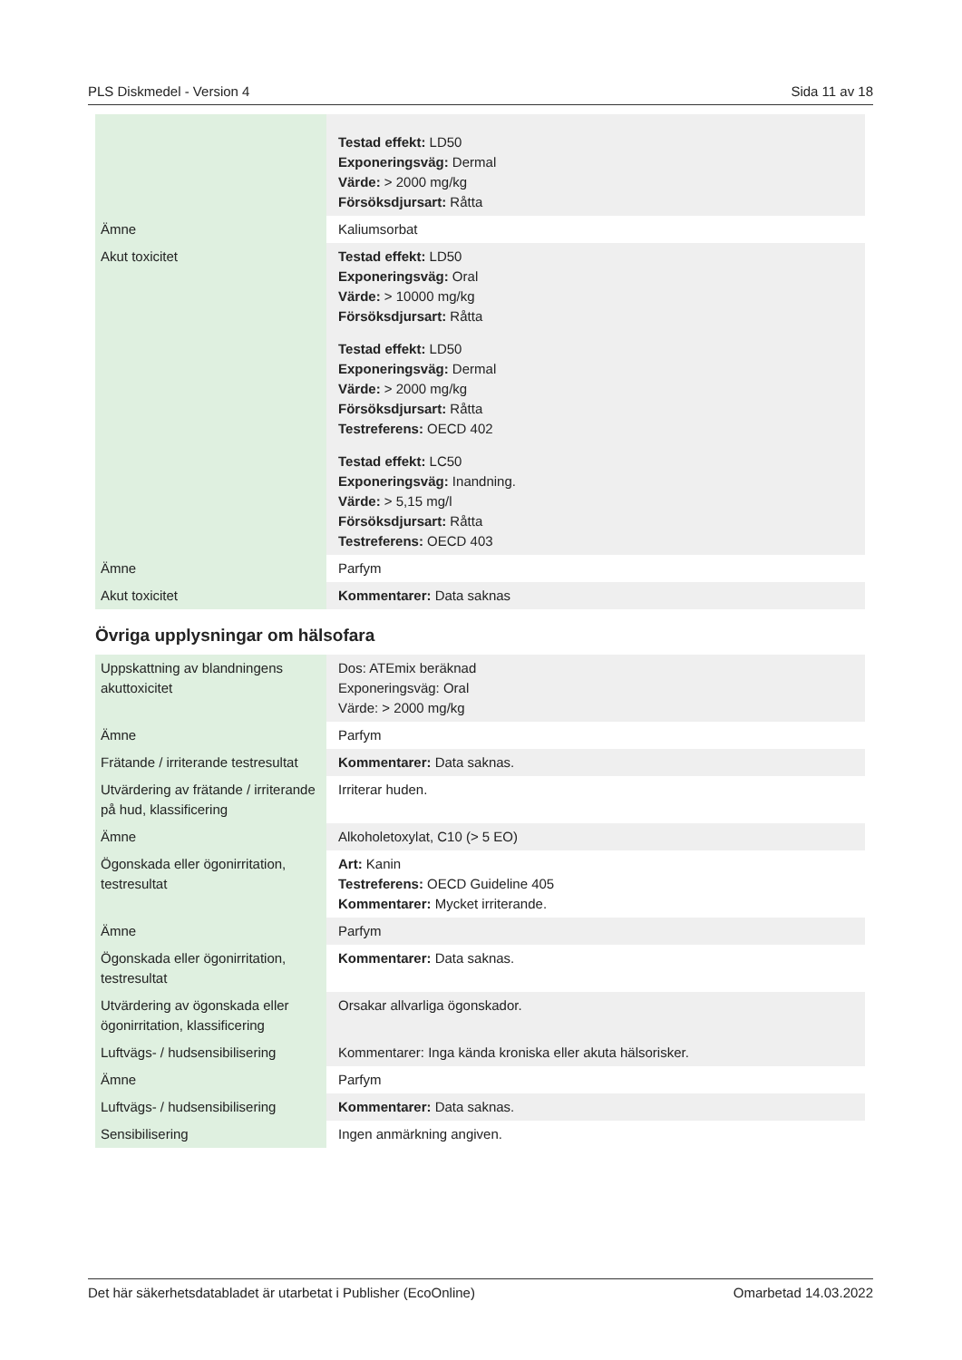PLS Diskmedel - Version 4 Sida 11 av 18
| | Testad effekt: LD50 Exponeringsväg: Dermal Värde: > 2000 mg/kg Försöksdjursart: Råtta |
| Ämne | Kaliumsorbat |
| Akut toxicitet | Testad effekt: LD50 Exponeringsväg: Oral Värde: > 10000 mg/kg Försöksdjursart: Råtta Testad effekt: LD50 Exponeringsväg: Dermal Värde: > 2000 mg/kg Försöksdjursart: Råtta Testreferens: OECD 402 Testad effekt: LC50 Exponeringsväg: Inandning. Värde: > 5,15 mg/l Försöksdjursart: Råtta Testreferens: OECD 403 |
| Ämne | Parfym |
| Akut toxicitet | Kommentarer: Data saknas |
Övriga upplysningar om hälsofara
| Uppskattning av blandningens akuttoxicitet | Dos: ATEmix beräknad Exponeringsväg: Oral Värde: > 2000 mg/kg |
| Ämne | Parfym |
| Frätande / irriterande testresultat | Kommentarer: Data saknas. |
| Utvärdering av frätande / irriterande på hud, klassificering | Irriterar huden. |
| Ämne | Alkoholetoxylat, C10 (> 5 EO) |
| Ögonskada eller ögonirritation, testresultat | Art: Kanin Testreferens: OECD Guideline 405 Kommentarer: Mycket irriterande. |
| Ämne | Parfym |
| Ögonskada eller ögonirritation, testresultat | Kommentarer: Data saknas. |
| Utvärdering av ögonskada eller ögonirritation, klassificering | Orsakar allvarliga ögonskador. |
| Luftvägs- / hudsensibilisering | Kommentarer: Inga kända kroniska eller akuta hälsorisker. |
| Ämne | Parfym |
| Luftvägs- / hudsensibilisering | Kommentarer: Data saknas. |
| Sensibilisering | Ingen anmärkning angiven. |
Det här säkerhetsdatabladet är utarbetat i Publisher (EcoOnline) Omarbetad 14.03.2022